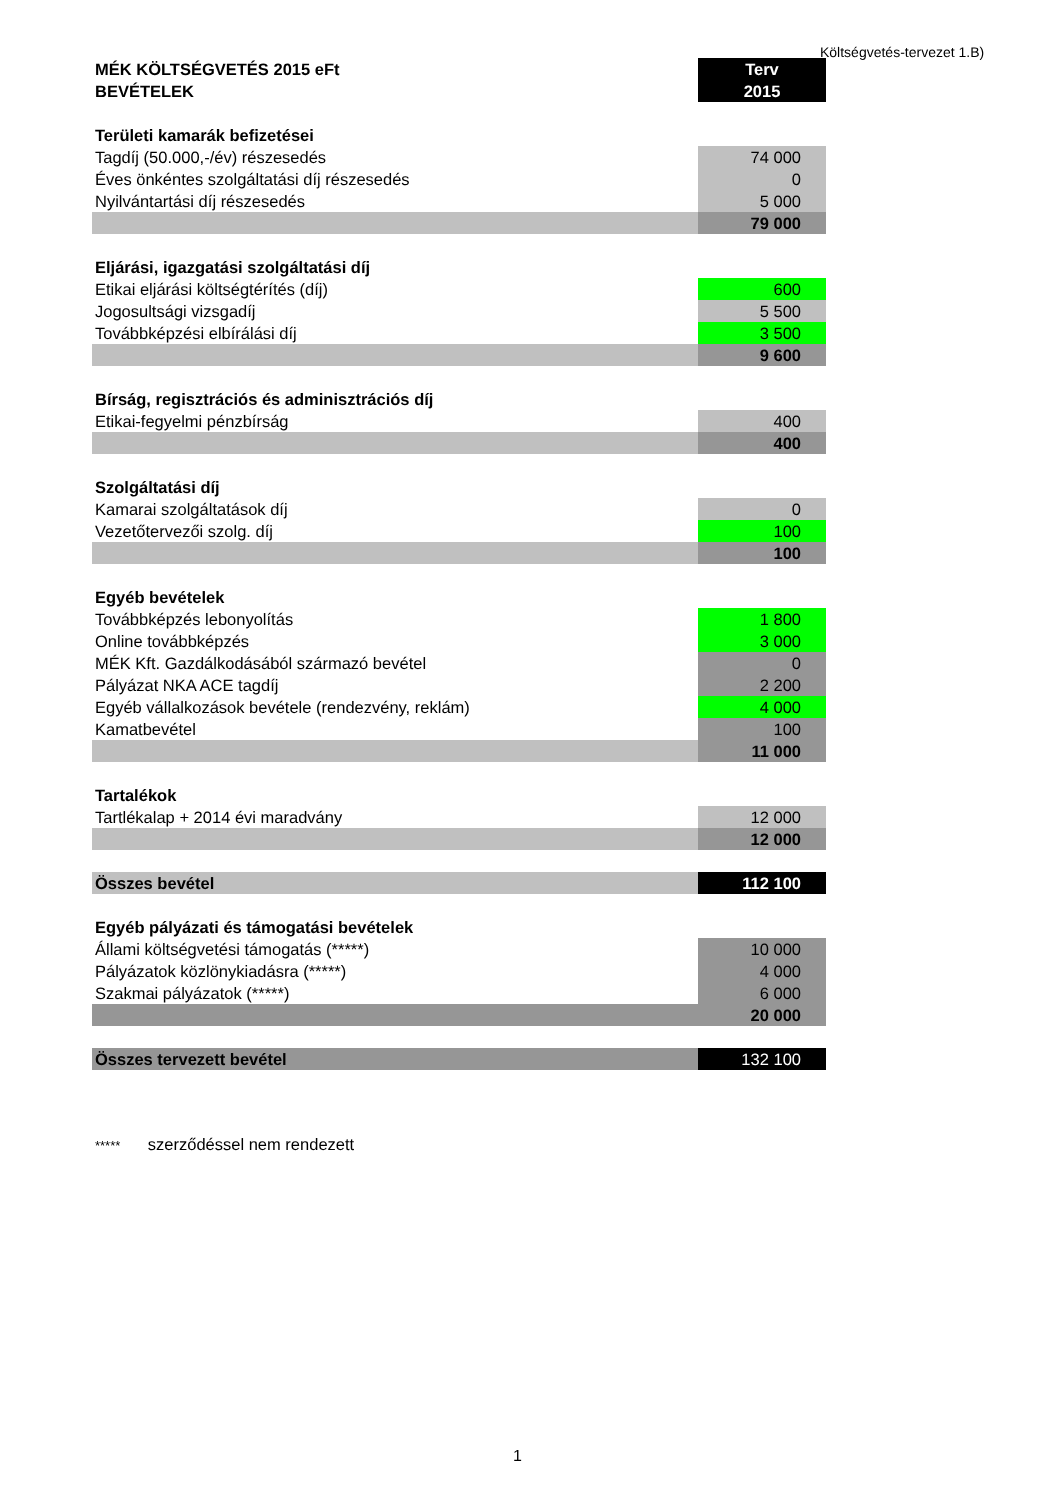Költségvetés-tervezet 1.B)
| MÉK KÖLTSÉGVETÉS 2015 eFt | Terv |
| BEVÉTELEK | 2015 |
| Területi kamarák befizetései | |
| Tagdíj (50.000,-/év) részesedés | 74 000 |
| Éves önkéntes szolgáltatási díj részesedés | 0 |
| Nyilvántartási díj részesedés | 5 000 |
| | 79 000 |
| Eljárási, igazgatási szolgáltatási díj | |
| Etikai eljárási költségtérítés (díj) | 600 |
| Jogosultsági vizsgadíj | 5 500 |
| Továbbképzési elbírálási díj | 3 500 |
| | 9 600 |
| Bírság, regisztrációs és adminisztrációs díj | |
| Etikai-fegyelmi pénzbírság | 400 |
| | 400 |
| Szolgáltatási díj | |
| Kamarai szolgáltatások díj | 0 |
| Vezetőtervezői szolg. díj | 100 |
| | 100 |
| Egyéb bevételek | |
| Továbbképzés lebonyolítás | 1 800 |
| Online továbbképzés | 3 000 |
| MÉK Kft. Gazdálkodásából származó bevétel | 0 |
| Pályázat NKA ACE tagdíj | 2 200 |
| Egyéb vállalkozások bevétele (rendezvény, reklám) | 4 000 |
| Kamatbevétel | 100 |
| | 11 000 |
| Tartalékok | |
| Tartlékalap + 2014 évi maradvány | 12 000 |
| | 12 000 |
| Összes bevétel | 112 100 |
| Egyéb pályázati és támogatási bevételek | |
| Állami költségvetési támogatás (*****) | 10 000 |
| Pályázatok közlönykiadásra (*****) | 4 000 |
| Szakmai pályázatok (*****) | 6 000 |
| | 20 000 |
| Összes tervezett bevétel | 132 100 |
***** szerződéssel nem rendezett
1